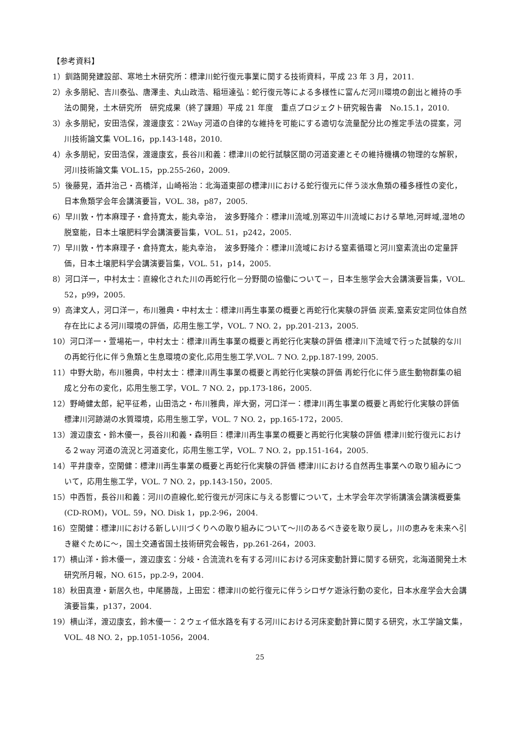【参考資料】
1）釧路開発建設部、寒地土木研究所：標津川蛇行復元事業に関する技術資料，平成 23 年 3 月，2011.
2）永多朋紀、吉川泰弘、唐澤圭、丸山政浩、稲垣達弘：蛇行復元等による多様性に富んだ河川環境の創出と維持の手法の開発，土木研究所　研究成果（終了課題）平成 21 年度　重点プロジェクト研究報告書　No.15.1，2010.
3）永多朋紀，安田浩保，渡邊康玄：2Way 河道の自律的な維持を可能にする適切な流量配分比の推定手法の提案，河川技術論文集 VOL.16，pp.143-148，2010.
4）永多朋紀，安田浩保，渡邊康玄，長谷川和義：標津川の蛇行試験区間の河道変遷とその維持機構の物理的な解釈，河川技術論文集 VOL.15，pp.255-260，2009.
5）後藤晃，酒井治己・高橋洋，山崎裕治：北海道東部の標津川における蛇行復元に伴う淡水魚類の種多様性の変化，日本魚類学会年会講演要旨，VOL. 38，p87，2005.
6）早川敦・竹本麻理子・倉持寛太，能丸幸治，　波多野隆介：標津川流域,別寒辺牛川流域における草地,河畔域,湿地の脱窒能，日本土壌肥料学会講演要旨集，VOL. 51，p242，2005.
7）早川敦・竹本麻理子・倉持寛太，能丸幸治，　波多野隆介：標津川流域における窒素循環と河川窒素流出の定量評価，日本土壌肥料学会講演要旨集，VOL. 51，p14，2005.
8）河口洋一，中村太士：直線化された川の再蛇行化－分野間の協働について－，日本生態学会大会講演要旨集，VOL. 52，p99，2005.
9）高津文人，河口洋一，布川雅典・中村太士：標津川再生事業の概要と再蛇行化実験の評価 炭素,窒素安定同位体自然存在比による河川環境の評価，応用生態工学，VOL. 7 NO. 2，pp.201-213，2005.
10）河口洋一・萱場祐一，中村太士：標津川再生事業の概要と再蛇行化実験の評価 標津川下流域で行った試験的な川の再蛇行化に伴う魚類と生息環境の変化,応用生態工学,VOL. 7 NO. 2,pp.187-199, 2005.
11）中野大助，布川雅典，中村太士：標津川再生事業の概要と再蛇行化実験の評価 再蛇行化に伴う底生動物群集の組成と分布の変化，応用生態工学，VOL. 7 NO. 2，pp.173-186，2005.
12）野崎健太郎，紀平征希，山田浩之・布川雅典，岸大弼，河口洋一：標津川再生事業の概要と再蛇行化実験の評価 標津川河跡湖の水質環境，応用生態工学，VOL. 7 NO. 2，pp.165-172，2005.
13）渡辺康玄・鈴木優一，長谷川和義・森明巨：標津川再生事業の概要と再蛇行化実験の評価 標津川蛇行復元における２way 河道の流況と河道変化，応用生態工学，VOL. 7 NO. 2，pp.151-164，2005.
14）平井康幸，空閑健：標津川再生事業の概要と再蛇行化実験の評価 標津川における自然再生事業への取り組みについて，応用生態工学，VOL. 7 NO. 2，pp.143-150，2005.
15）中西哲，長谷川和義：河川の直線化,蛇行復元が河床に与える影響について，土木学会年次学術講演会講演概要集(CD-ROM)，VOL. 59，NO. Disk 1，pp.2-96，2004.
16）空閑健：標津川における新しい川づくりへの取り組みについて～川のあるべき姿を取り戻し，川の恵みを未来へ引き継ぐために～，国土交通省国土技術研究会報告，pp.261-264，2003.
17）横山洋・鈴木優一，渡辺康玄：分岐・合流流れを有する河川における河床変動計算に関する研究，北海道開発土木研究所月報，NO. 615，pp.2-9，2004.
18）秋田真澄・新居久也，中尾勝哉，上田宏：標津川の蛇行復元に伴うシロザケ遊泳行動の変化，日本水産学会大会講演要旨集，p137，2004.
19）横山洋，渡辺康玄，鈴木優一：２ウェイ低水路を有する河川における河床変動計算に関する研究，水工学論文集，VOL. 48 NO. 2，pp.1051-1056，2004.
25